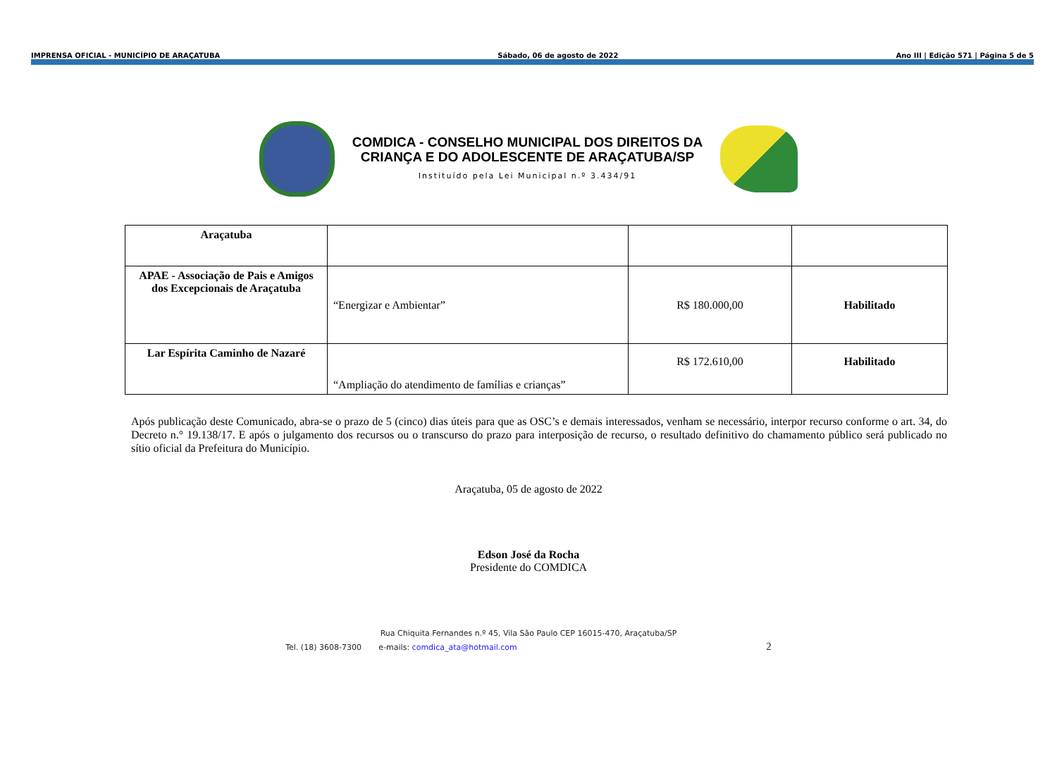IMPRENSA OFICIAL - MUNICÍPIO DE ARAÇATUBA Sábado, 06 de agosto de 2022 Ano III | Edição 571 | Página 5 de 5
COMDICA - CONSELHO MUNICIPAL DOS DIREITOS DA
CRIANÇA E DO ADOLESCENTE DE ARAÇATUBA/SP
Instituído pela Lei Municipal n.º 3.434/91
| Araçatuba | | | |
| APAE - Associação de Pais e Amigos dos Excepcionais de Araçatuba | “Energizar e Ambientar” | R$ 180.000,00 | Habilitado |
| Lar Espírita Caminho de Nazaré | “Ampliação do atendimento de famílias e crianças” | R$ 172.610,00 | Habilitado |
Após publicação deste Comunicado, abra-se o prazo de 5 (cinco) dias úteis para que as OSC’s e demais interessados, venham se necessário, interpor recurso conforme o art. 34, do Decreto n.° 19.138/17. E após o julgamento dos recursos ou o transcurso do prazo para interposição de recurso, o resultado definitivo do chamamento público será publicado no sítio oficial da Prefeitura do Município.
Araçatuba, 05 de agosto de 2022
Edson José da Rocha
Presidente do COMDICA
Rua Chiquita Fernandes n.º 45, Vila São Paulo CEP 16015-470, Araçatuba/SP
Tel. (18) 3608-7300 e-mails: comdica_ata@hotmail.com 2